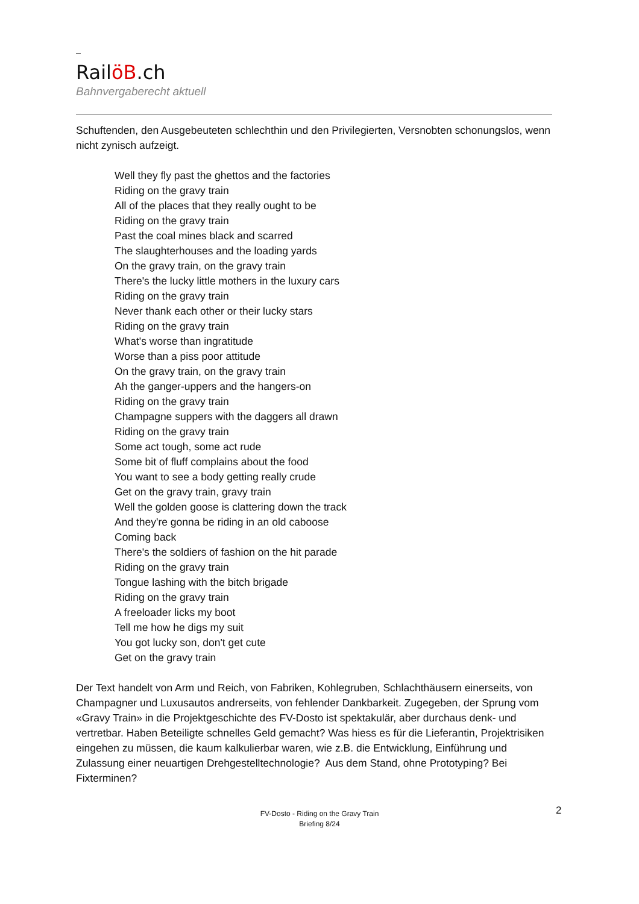RailöB.ch
Bahnvergaberecht aktuell
Schuftenden, den Ausgebeuteten schlechthin und den Privilegierten, Versnobten schonungslos, wenn nicht zynisch aufzeigt.
Well they fly past the ghettos and the factories
Riding on the gravy train
All of the places that they really ought to be
Riding on the gravy train
Past the coal mines black and scarred
The slaughterhouses and the loading yards
On the gravy train, on the gravy train
There's the lucky little mothers in the luxury cars
Riding on the gravy train
Never thank each other or their lucky stars
Riding on the gravy train
What's worse than ingratitude
Worse than a piss poor attitude
On the gravy train, on the gravy train
Ah the ganger-uppers and the hangers-on
Riding on the gravy train
Champagne suppers with the daggers all drawn
Riding on the gravy train
Some act tough, some act rude
Some bit of fluff complains about the food
You want to see a body getting really crude
Get on the gravy train, gravy train
Well the golden goose is clattering down the track
And they're gonna be riding in an old caboose
Coming back
There's the soldiers of fashion on the hit parade
Riding on the gravy train
Tongue lashing with the bitch brigade
Riding on the gravy train
A freeloader licks my boot
Tell me how he digs my suit
You got lucky son, don't get cute
Get on the gravy train
Der Text handelt von Arm und Reich, von Fabriken, Kohlegruben, Schlachthäusern einerseits, von Champagner und Luxusautos andrerseits, von fehlender Dankbarkeit. Zugegeben, der Sprung vom «Gravy Train» in die Projektgeschichte des FV-Dosto ist spektakulär, aber durchaus denk- und vertretbar. Haben Beteiligte schnelles Geld gemacht? Was hiess es für die Lieferantin, Projektrisiken eingehen zu müssen, die kaum kalkulierbar waren, wie z.B. die Entwicklung, Einführung und Zulassung einer neuartigen Drehgestelltechnologie? Aus dem Stand, ohne Prototyping? Bei Fixterminen?
2
FV-Dosto - Riding on the Gravy Train
Briefing 8/24